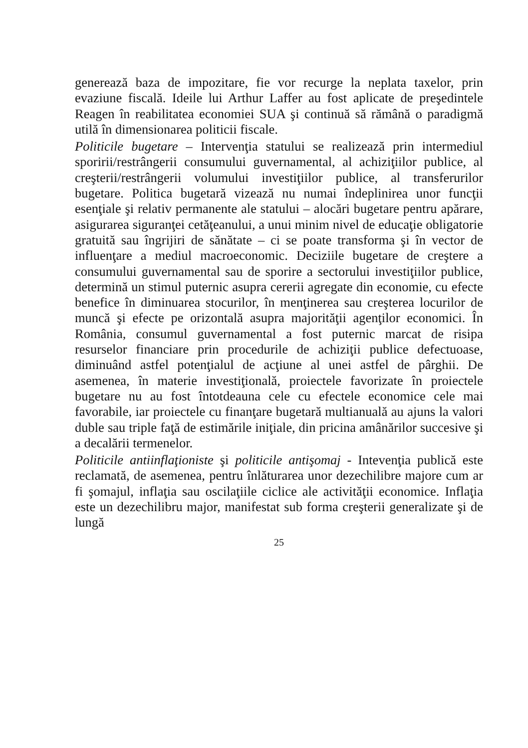generează baza de impozitare, fie vor recurge la neplata taxelor, prin evaziune fiscală. Ideile lui Arthur Laffer au fost aplicate de preşedintele Reagen în reabilitatea economiei SUA şi continuă să rămână o paradigmă utilă în dimensionarea politicii fiscale.
Politicile bugetare – Intervenţia statului se realizează prin intermediul sporirii/restrângerii consumului guvernamental, al achiziţiilor publice, al creşterii/restrângerii volumului investiţiilor publice, al transferurilor bugetare. Politica bugetară vizează nu numai îndeplinirea unor funcţii esenţiale şi relativ permanente ale statului – alocări bugetare pentru apărare, asigurarea siguranţei cetăţeanului, a unui minim nivel de educaţie obligatorie gratuită sau îngrijiri de sănătate – ci se poate transforma şi în vector de influenţare a mediul macroeconomic. Deciziile bugetare de creştere a consumului guvernamental sau de sporire a sectorului investiţiilor publice, determină un stimul puternic asupra cererii agregate din economie, cu efecte benefice în diminuarea stocurilor, în menţinerea sau creşterea locurilor de muncă şi efecte pe orizontală asupra majorităţii agenţilor economici. În România, consumul guvernamental a fost puternic marcat de risipa resurselor financiare prin procedurile de achiziţii publice defectuoase, diminuând astfel potenţialul de acţiune al unei astfel de pârghii. De asemenea, în materie investiţională, proiectele favorizate în proiectele bugetare nu au fost întotdeauna cele cu efectele economice cele mai favorabile, iar proiectele cu finanţare bugetară multianuală au ajuns la valori duble sau triple faţă de estimările iniţiale, din pricina amânărilor succesive şi a decalării termenelor.
Politicile antiinflaţioniste şi politicile antişomaj - Intevenţia publică este reclamată, de asemenea, pentru înlăturarea unor dezechilibre majore cum ar fi şomajul, inflaţia sau oscilaţiile ciclice ale activităţii economice. Inflaţia este un dezechilibru major, manifestat sub forma creşterii generalizate şi de lungă
25